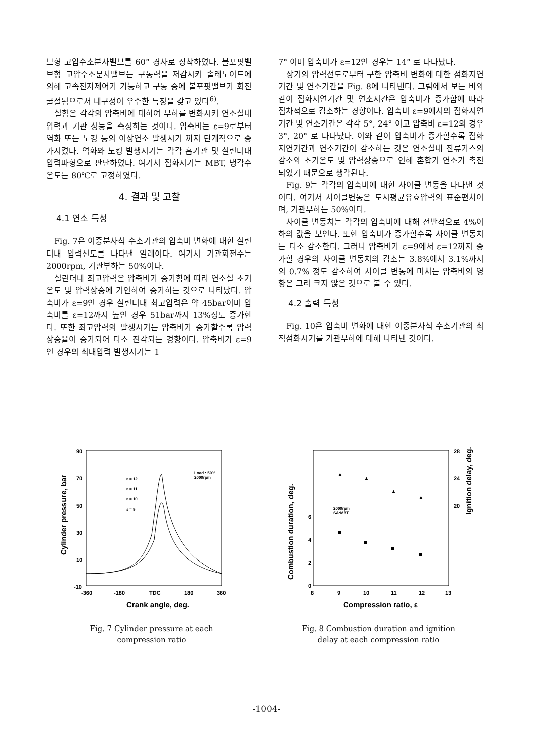브형 고압수소분사밸브를 60° 경사로 장착하였다. 볼포핏밸브형 고압수소분사밸브는 구동력을 저감시켜 솔레노이드에 의해 고속전자제어가 가능하고 구동 중에 볼포핏밸브가 회전 굴절됨으로서 내구성이 우수한 특징을 갖고 있다<sup>6)</sup>.
실험은 각각의 압축비에 대하여 부하를 변화시켜 연소실내 압력과 기관 성능을 측정하는 것이다. 압축비는 ε=9로부터 역화 또는 노킹 등의 이상연소 발생시기 까지 단계적으로 증가시켰다. 역화와 노킹 발생시기는 각각 흡기관 및 실린더내 압력파형으로 판단하였다. 여기서 점화시기는 MBT, 냉각수 온도는 80℃로 고정하였다.
4. 결과 및 고찰
4.1 연소 특성
Fig. 7은 이중분사식 수소기관의 압축비 변화에 대한 실린더내 압력선도를 나타낸 일례이다. 여기서 기관회전수는 2000rpm, 기관부하는 50%이다.
실린더내 최고압력은 압축비가 증가함에 따라 연소실 초기온도 및 압력상승에 기인하여 증가하는 것으로 나타났다. 압축비가 ε=9인 경우 실린더내 최고압력은 약 45bar이며 압축비를 ε=12까지 높인 경우 51bar까지 13%정도 증가한다. 또한 최고압력의 발생시기는 압축비가 증가할수록 압력상승율이 증가되어 다소 진각되는 경향이다. 압축비가 ε=9인 경우의 최대압력 발생시기는 1
7° 이며 압축비가 ε=12인 경우는 14° 로 나타났다.
상기의 압력선도로부터 구한 압축비 변화에 대한 점화지연기간 및 연소기간을 Fig. 8에 나타낸다. 그림에서 보는 바와 같이 점화지연기간 및 연소시간은 압축비가 증가함에 따라 점차적으로 감소하는 경향이다. 압축비 ε=9에서의 점화지연기간 및 연소기간은 각각 5°, 24° 이고 압축비 ε=12의 경우 3°, 20° 로 나타났다. 이와 같이 압축비가 증가할수록 점화지연기간과 연소기간이 감소하는 것은 연소실내 잔류가스의 감소와 초기온도 및 압력상승으로 인해 혼합기 연소가 촉진되었기 때문으로 생각된다.
Fig. 9는 각각의 압축비에 대한 사이클 변동을 나타낸 것이다. 여기서 사이클변동은 도시평균유효압력의 표준편차이며, 기관부하는 50%이다.
사이클 변동치는 각각의 압축비에 대해 전반적으로 4%이하의 값을 보인다. 또한 압축비가 증가할수록 사이클 변동치는 다소 감소한다. 그러나 압축비가 ε=9에서 ε=12까지 증가할 경우의 사이클 변동치의 감소는 3.8%에서 3.1%까지의 0.7% 정도 감소하여 사이클 변동에 미치는 압축비의 영향은 그리 크지 않은 것으로 볼 수 있다.
4.2 출력 특성
Fig. 10은 압축비 변화에 대한 이중분사식 수소기관의 최적점화시기를 기관부하에 대해 나타낸 것이다.
90
70
50
30
10
-10
-360
-180
TDC
180
360
Crank angle, deg.
Cylinder pressure, bar
Load : 50%
2000rpm
ε = 12
ε = 11
ε = 10
ε = 9
Fig. 7 Cylinder pressure at each
compression ratio
0
2
4
6
28
24
20
8
9
10
11
12
13
Compression ratio, ε
Combustion duration, deg.
Ignition delay, deg.
2000rpm
SA:MBT
▲
▲
▲
▲
Fig. 8 Combustion duration and ignition
delay at each compression ratio
-1004-